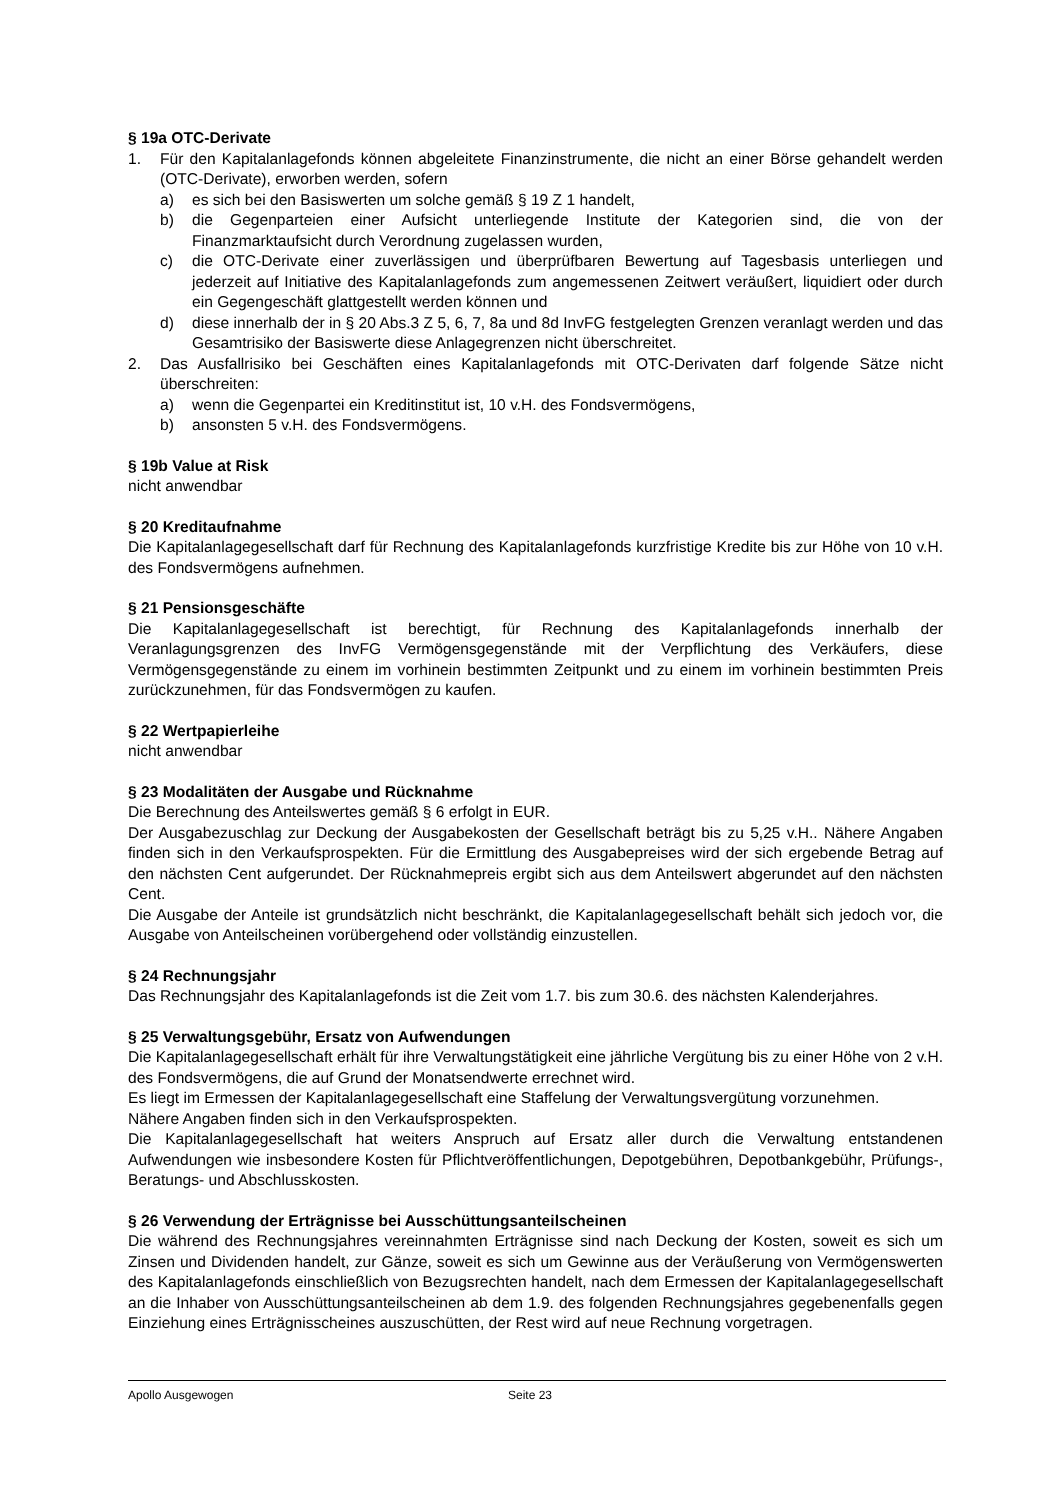§ 19a OTC-Derivate
1. Für den Kapitalanlagefonds können abgeleitete Finanzinstrumente, die nicht an einer Börse gehandelt werden (OTC-Derivate), erworben werden, sofern
a) es sich bei den Basiswerten um solche gemäß § 19 Z 1 handelt,
b) die Gegenparteien einer Aufsicht unterliegende Institute der Kategorien sind, die von der Finanzmarktaufsicht durch Verordnung zugelassen wurden,
c) die OTC-Derivate einer zuverlässigen und überprüfbaren Bewertung auf Tagesbasis unterliegen und jederzeit auf Initiative des Kapitalanlagefonds zum angemessenen Zeitwert veräußert, liquidiert oder durch ein Gegengeschäft glattgestellt werden können und
d) diese innerhalb der in § 20 Abs.3 Z 5, 6, 7, 8a und 8d InvFG festgelegten Grenzen veranlagt werden und das Gesamtrisiko der Basiswerte diese Anlagegrenzen nicht überschreitet.
2. Das Ausfallrisiko bei Geschäften eines Kapitalanlagefonds mit OTC-Derivaten darf folgende Sätze nicht überschreiten:
a) wenn die Gegenpartei ein Kreditinstitut ist, 10 v.H. des Fondsvermögens,
b) ansonsten 5 v.H. des Fondsvermögens.
§ 19b Value at Risk
nicht anwendbar
§ 20 Kreditaufnahme
Die Kapitalanlagegesellschaft darf für Rechnung des Kapitalanlagefonds kurzfristige Kredite bis zur Höhe von 10 v.H. des Fondsvermögens aufnehmen.
§ 21 Pensionsgeschäfte
Die Kapitalanlagegesellschaft ist berechtigt, für Rechnung des Kapitalanlagefonds innerhalb der Veranlagungsgrenzen des InvFG Vermögensgegenstände mit der Verpflichtung des Verkäufers, diese Vermögensgegenstände zu einem im vorhinein bestimmten Zeitpunkt und zu einem im vorhinein bestimmten Preis zurückzunehmen, für das Fondsvermögen zu kaufen.
§ 22 Wertpapierleihe
nicht anwendbar
§ 23 Modalitäten der Ausgabe und Rücknahme
Die Berechnung des Anteilswertes gemäß § 6 erfolgt in EUR.
Der Ausgabezuschlag zur Deckung der Ausgabekosten der Gesellschaft beträgt bis zu 5,25 v.H.. Nähere Angaben finden sich in den Verkaufsprospekten. Für die Ermittlung des Ausgabepreises wird der sich ergebende Betrag auf den nächsten Cent aufgerundet. Der Rücknahmepreis ergibt sich aus dem Anteilswert abgerundet auf den nächsten Cent.
Die Ausgabe der Anteile ist grundsätzlich nicht beschränkt, die Kapitalanlagegesellschaft behält sich jedoch vor, die Ausgabe von Anteilscheinen vorübergehend oder vollständig einzustellen.
§ 24 Rechnungsjahr
Das Rechnungsjahr des Kapitalanlagefonds ist die Zeit vom 1.7. bis zum 30.6. des nächsten Kalenderjahres.
§ 25 Verwaltungsgebühr, Ersatz von Aufwendungen
Die Kapitalanlagegesellschaft erhält für ihre Verwaltungstätigkeit eine jährliche Vergütung bis zu einer Höhe von 2 v.H. des Fondsvermögens, die auf Grund der Monatsendwerte errechnet wird.
Es liegt im Ermessen der Kapitalanlagegesellschaft eine Staffelung der Verwaltungsvergütung vorzunehmen.
Nähere Angaben finden sich in den Verkaufsprospekten.
Die Kapitalanlagegesellschaft hat weiters Anspruch auf Ersatz aller durch die Verwaltung entstandenen Aufwendungen wie insbesondere Kosten für Pflichtveröffentlichungen, Depotgebühren, Depotbankgebühr, Prüfungs-, Beratungs- und Abschlusskosten.
§ 26 Verwendung der Erträgnisse bei Ausschüttungsanteilscheinen
Die während des Rechnungsjahres vereinnahmten Erträgnisse sind nach Deckung der Kosten, soweit es sich um Zinsen und Dividenden handelt, zur Gänze, soweit es sich um Gewinne aus der Veräußerung von Vermögenswerten des Kapitalanlagefonds einschließlich von Bezugsrechten handelt, nach dem Ermessen der Kapitalanlagegesellschaft an die Inhaber von Ausschüttungsanteilscheinen ab dem 1.9. des folgenden Rechnungsjahres gegebenenfalls gegen Einziehung eines Erträgnisscheines auszuschütten, der Rest wird auf neue Rechnung vorgetragen.
Apollo Ausgewogen Seite 23